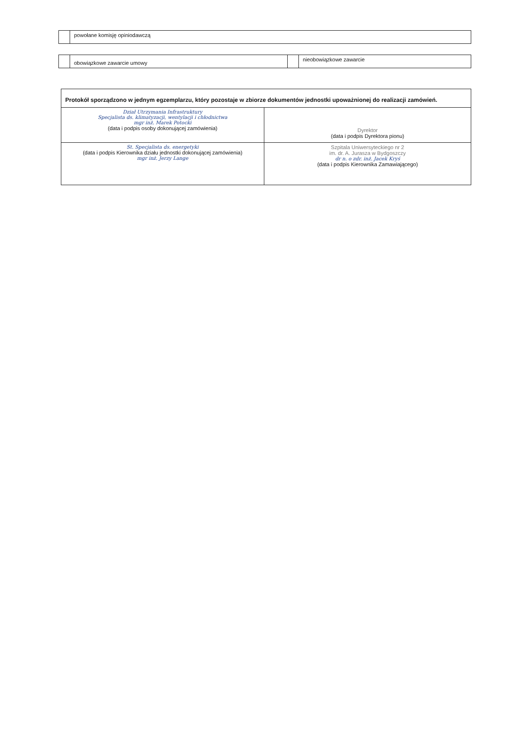| | powołane komisję opiniodawczą |
| | obowiązkowe zawarcie umowy | | nieobowiązkowe zawarcie |
| Protokół sporządzono w jednym egzemplarzu, który pozostaje w zbiorze dokumentów jednostki upoważnionej do realizacji zamówień. | |
| Dział Utrzymania Infrastruktury Specjalista ds. klimatyzacji, wentylacji i chłodnictwa mgr inż. Marek Potocki (data i podpis osoby dokonującej zamówienia) | Dyrektor (data i podpis Dyrektora pionu) |
| St. Specjalista ds. energetyki (data i podpis Kierownika działu jednostki dokonującej zamówienia) mgr inż. Jerzy Lange | Szpitala Uniwersyteckiego nr 2 im. dr. A. Jurasza w Bydgoszczy dr n. o zdr. inż. Jacek Kryś (data i podpis Kierownika Zamawiającego) |